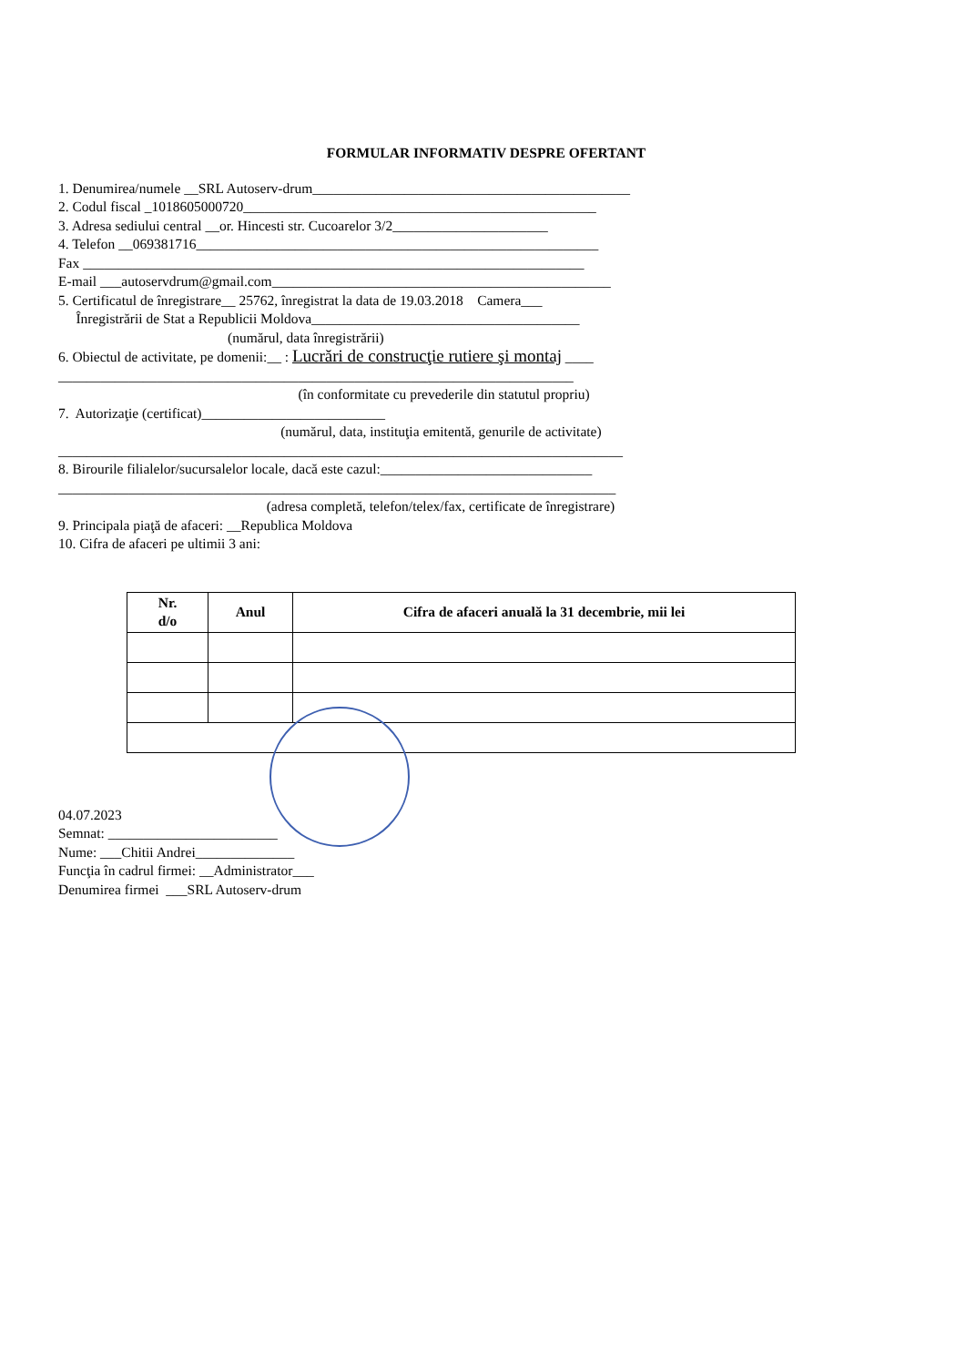FORMULAR INFORMATIV DESPRE OFERTANT
1. Denumirea/numele __SRL Autoserv-drum_____________________________________________
2. Codul fiscal _1018605000720__________________________________________________
3. Adresa sediului central __or. Hincesti str. Cucoarelor 3/2______________________
4. Telefon __069381716_________________________________________________________
Fax _______________________________________________________________________
E-mail ___autoservdrum@gmail.com________________________________________________
5. Certificatul de înregistrare__ 25762, înregistrat la data de 19.03.2018 Camera___
Înregistrării de Stat a Republicii Moldova______________________________________
(numărul, data înregistrării)
6. Obiectul de activitate, pe domenii:__ : Lucrări de construcţie rutiere şi montaj ____
_________________________________________________________________________
(în conformitate cu prevederile din statutul propriu)
7. Autorizaţie (certificat)__________________________
(numărul, data, instituţia emitentă, genurile de activitate)
________________________________________________________________________________
8. Birourile filialelor/sucursalelor locale, dacă este cazul:______________________________
_______________________________________________________________________________
(adresa completă, telefon/telex/fax, certificate de înregistrare)
9. Principala piaţă de afaceri: __Republica Moldova
10. Cifra de afaceri pe ultimii 3 ani:
| Nr. d/o | Anul | Cifra de afaceri anuală la 31 decembrie, mii lei |
| --- | --- | --- |
04.07.2023
Semnat: ________________________
Nume: ___Chitii Andrei______________
Funcţia în cadrul firmei: __Administrator___
Denumirea firmei ___SRL Autoserv-drum